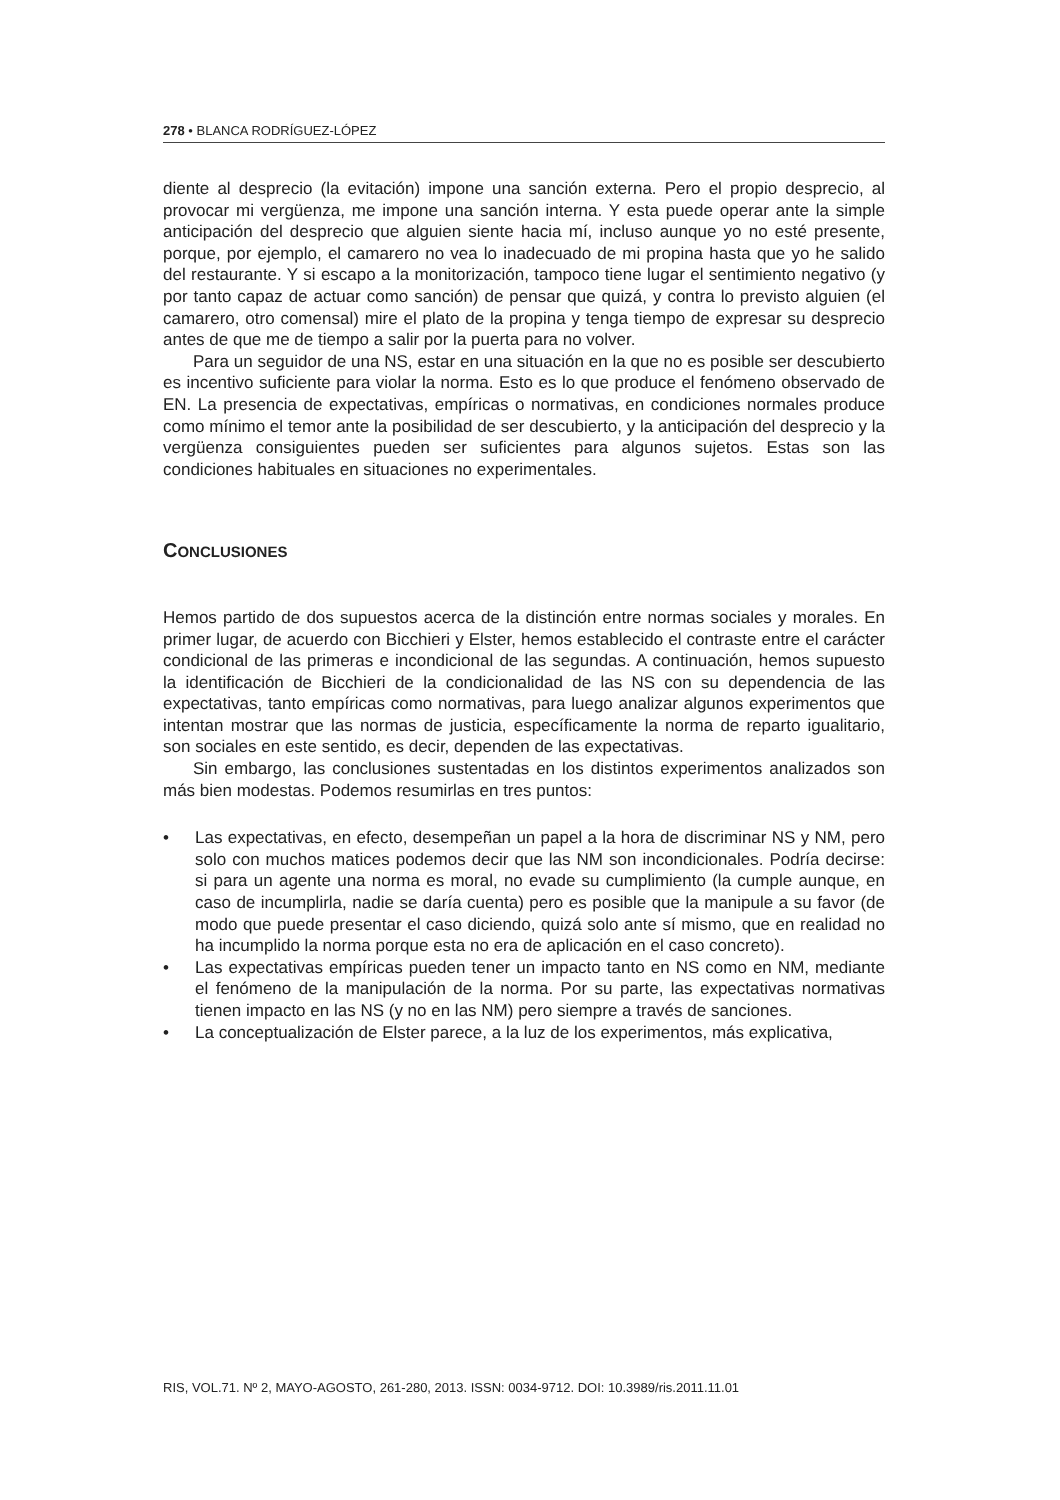278 • BLANCA RODRÍGUEZ-LÓPEZ
diente al desprecio (la evitación) impone una sanción externa. Pero el propio desprecio, al provocar mi vergüenza, me impone una sanción interna. Y esta puede operar ante la simple anticipación del desprecio que alguien siente hacia mí, incluso aunque yo no esté presente, porque, por ejemplo, el camarero no vea lo inadecuado de mi propina hasta que yo he salido del restaurante. Y si escapo a la monitorización, tampoco tiene lugar el sentimiento negativo (y por tanto capaz de actuar como sanción) de pensar que quizá, y contra lo previsto alguien (el camarero, otro comensal) mire el plato de la propina y tenga tiempo de expresar su desprecio antes de que me de tiempo a salir por la puerta para no volver.
Para un seguidor de una NS, estar en una situación en la que no es posible ser descubierto es incentivo suficiente para violar la norma. Esto es lo que produce el fenómeno observado de EN. La presencia de expectativas, empíricas o normativas, en condiciones normales produce como mínimo el temor ante la posibilidad de ser descubierto, y la anticipación del desprecio y la vergüenza consiguientes pueden ser suficientes para algunos sujetos. Estas son las condiciones habituales en situaciones no experimentales.
CONCLUSIONES
Hemos partido de dos supuestos acerca de la distinción entre normas sociales y morales. En primer lugar, de acuerdo con Bicchieri y Elster, hemos establecido el contraste entre el carácter condicional de las primeras e incondicional de las segundas. A continuación, hemos supuesto la identificación de Bicchieri de la condicionalidad de las NS con su dependencia de las expectativas, tanto empíricas como normativas, para luego analizar algunos experimentos que intentan mostrar que las normas de justicia, específicamente la norma de reparto igualitario, son sociales en este sentido, es decir, dependen de las expectativas.
Sin embargo, las conclusiones sustentadas en los distintos experimentos analizados son más bien modestas. Podemos resumirlas en tres puntos:
• Las expectativas, en efecto, desempeñan un papel a la hora de discriminar NS y NM, pero solo con muchos matices podemos decir que las NM son incondicionales. Podría decirse: si para un agente una norma es moral, no evade su cumplimiento (la cumple aunque, en caso de incumplirla, nadie se daría cuenta) pero es posible que la manipule a su favor (de modo que puede presentar el caso diciendo, quizá solo ante sí mismo, que en realidad no ha incumplido la norma porque esta no era de aplicación en el caso concreto).
• Las expectativas empíricas pueden tener un impacto tanto en NS como en NM, mediante el fenómeno de la manipulación de la norma. Por su parte, las expectativas normativas tienen impacto en las NS (y no en las NM) pero siempre a través de sanciones.
• La conceptualización de Elster parece, a la luz de los experimentos, más explicativa,
RIS, VOL.71. Nº 2, MAYO-AGOSTO, 261-280, 2013. ISSN: 0034-9712. DOI: 10.3989/ris.2011.11.01